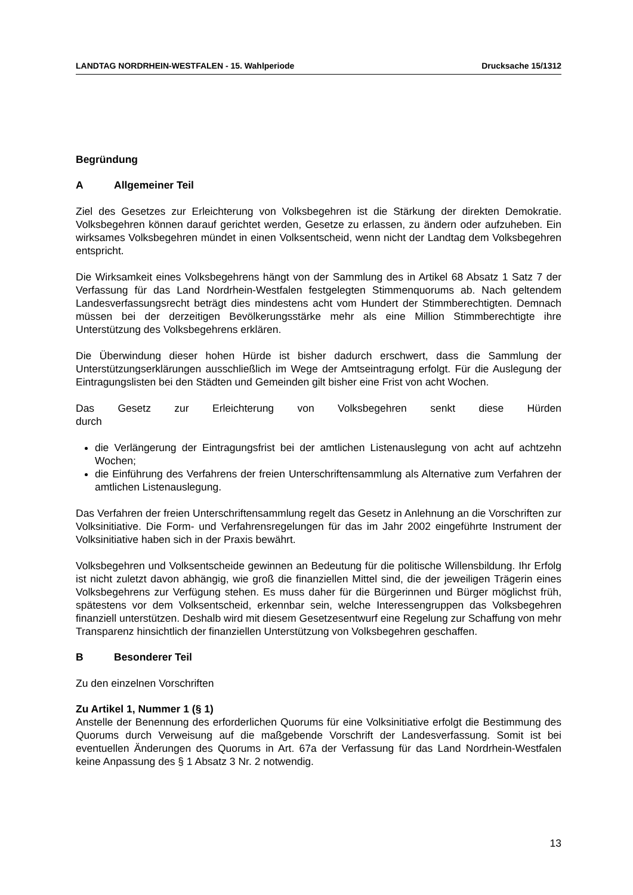LANDTAG NORDRHEIN-WESTFALEN - 15. Wahlperiode Drucksache 15/1312
Begründung
A Allgemeiner Teil
Ziel des Gesetzes zur Erleichterung von Volksbegehren ist die Stärkung der direkten Demokratie. Volksbegehren können darauf gerichtet werden, Gesetze zu erlassen, zu ändern oder aufzuheben. Ein wirksames Volksbegehren mündet in einen Volksentscheid, wenn nicht der Landtag dem Volksbegehren entspricht.
Die Wirksamkeit eines Volksbegehrens hängt von der Sammlung des in Artikel 68 Absatz 1 Satz 7 der Verfassung für das Land Nordrhein-Westfalen festgelegten Stimmenquorums ab. Nach geltendem Landesverfassungsrecht beträgt dies mindestens acht vom Hundert der Stimmberechtigten. Demnach müssen bei der derzeitigen Bevölkerungsstärke mehr als eine Million Stimmberechtigte ihre Unterstützung des Volksbegehrens erklären.
Die Überwindung dieser hohen Hürde ist bisher dadurch erschwert, dass die Sammlung der Unterstützungserklärungen ausschließlich im Wege der Amtseintragung erfolgt. Für die Auslegung der Eintragungslisten bei den Städten und Gemeinden gilt bisher eine Frist von acht Wochen.
Das Gesetz zur Erleichterung von Volksbegehren senkt diese Hürden durch
die Verlängerung der Eintragungsfrist bei der amtlichen Listenauslegung von acht auf achtzehn Wochen;
die Einführung des Verfahrens der freien Unterschriftensammlung als Alternative zum Verfahren der amtlichen Listenauslegung.
Das Verfahren der freien Unterschriftensammlung regelt das Gesetz in Anlehnung an die Vorschriften zur Volksinitiative. Die Form- und Verfahrensregelungen für das im Jahr 2002 eingeführte Instrument der Volksinitiative haben sich in der Praxis bewährt.
Volksbegehren und Volksentscheide gewinnen an Bedeutung für die politische Willensbildung. Ihr Erfolg ist nicht zuletzt davon abhängig, wie groß die finanziellen Mittel sind, die der jeweiligen Trägerin eines Volksbegehrens zur Verfügung stehen. Es muss daher für die Bürgerinnen und Bürger möglichst früh, spätestens vor dem Volksentscheid, erkennbar sein, welche Interessengruppen das Volksbegehren finanziell unterstützen. Deshalb wird mit diesem Gesetzesentwurf eine Regelung zur Schaffung von mehr Transparenz hinsichtlich der finanziellen Unterstützung von Volksbegehren geschaffen.
B Besonderer Teil
Zu den einzelnen Vorschriften
Zu Artikel 1, Nummer 1 (§ 1)
Anstelle der Benennung des erforderlichen Quorums für eine Volksinitiative erfolgt die Bestimmung des Quorums durch Verweisung auf die maßgebende Vorschrift der Landesverfassung. Somit ist bei eventuellen Änderungen des Quorums in Art. 67a der Verfassung für das Land Nordrhein-Westfalen keine Anpassung des § 1 Absatz 3 Nr. 2 notwendig.
13